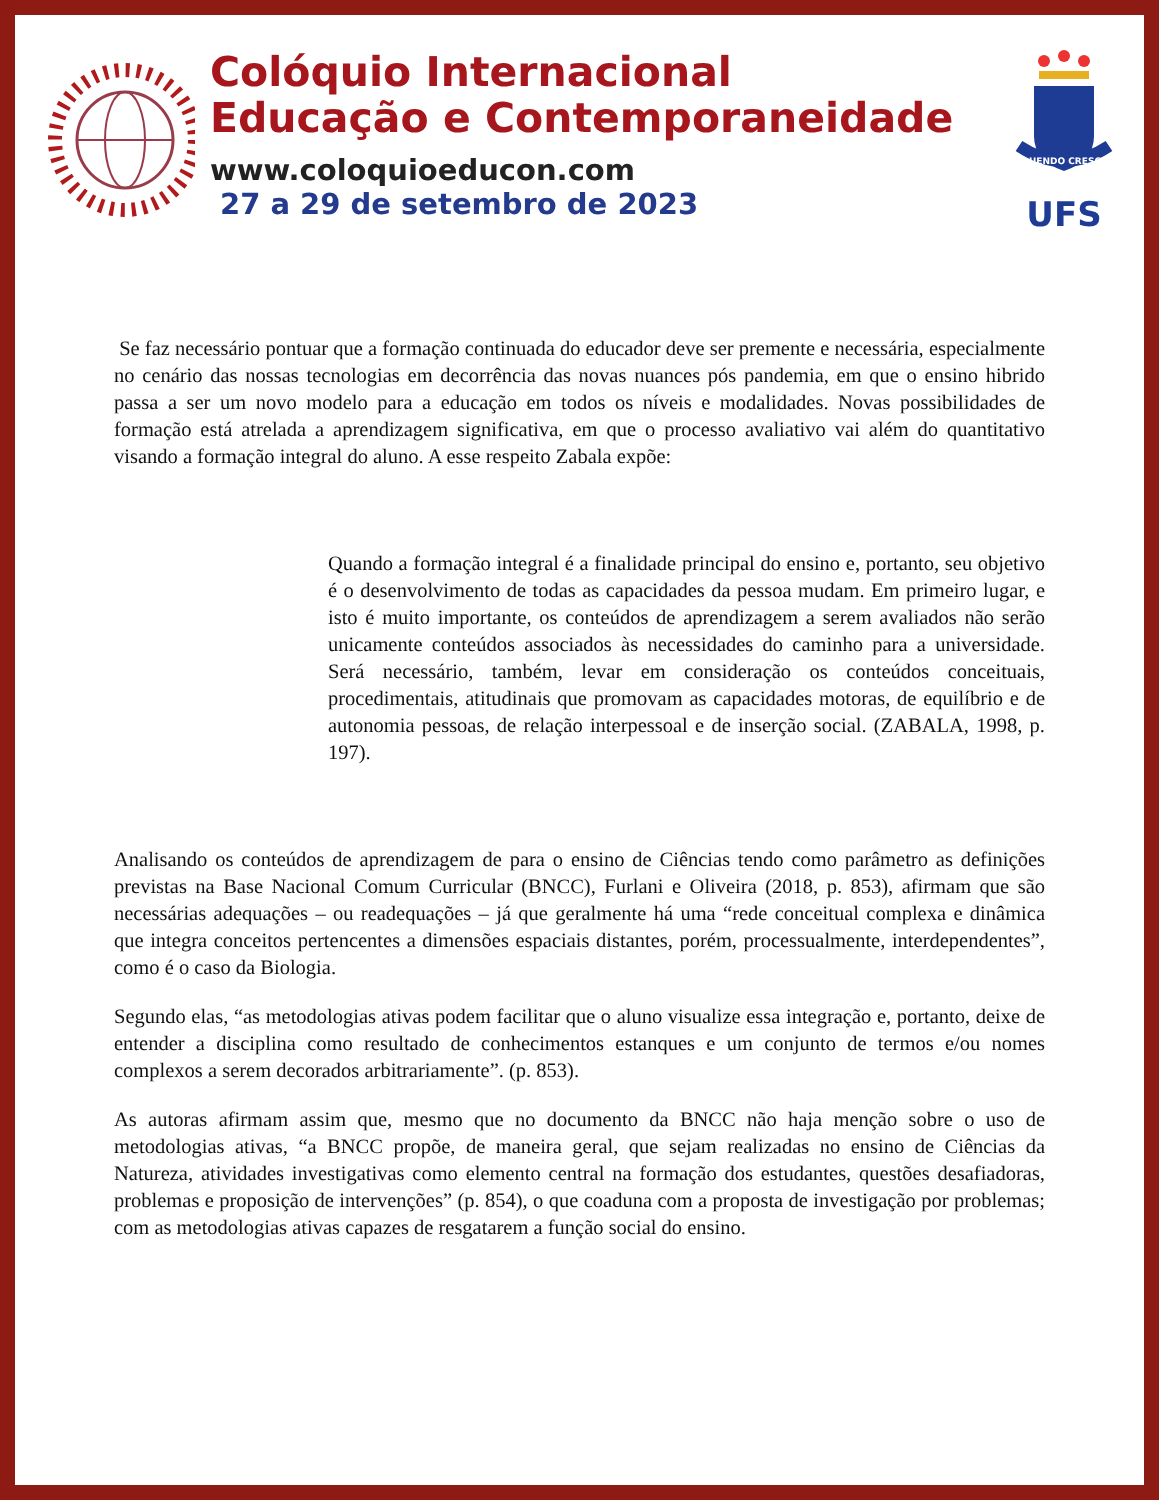Colóquio Internacional
Educação e Contemporaneidade
www.coloquioeducon.com
27 a 29 de setembro de 2023
FLUENDO CRESCIT
UFS
Se faz necessário pontuar que a formação continuada do educador deve ser premente e necessária, especialmente no cenário das nossas tecnologias em decorrência das novas nuances pós pandemia, em que o ensino hibrido passa a ser um novo modelo para a educação em todos os níveis e modalidades. Novas possibilidades de formação está atrelada a aprendizagem significativa, em que o processo avaliativo vai além do quantitativo visando a formação integral do aluno. A esse respeito Zabala expõe:
Quando a formação integral é a finalidade principal do ensino e, portanto, seu objetivo é o desenvolvimento de todas as capacidades da pessoa mudam. Em primeiro lugar, e isto é muito importante, os conteúdos de aprendizagem a serem avaliados não serão unicamente conteúdos associados às necessidades do caminho para a universidade. Será necessário, também, levar em consideração os conteúdos conceituais, procedimentais, atitudinais que promovam as capacidades motoras, de equilíbrio e de autonomia pessoas, de relação interpessoal e de inserção social. (ZABALA, 1998, p. 197).
Analisando os conteúdos de aprendizagem de para o ensino de Ciências tendo como parâmetro as definições previstas na Base Nacional Comum Curricular (BNCC), Furlani e Oliveira (2018, p. 853), afirmam que são necessárias adequações – ou readequações – já que geralmente há uma “rede conceitual complexa e dinâmica que integra conceitos pertencentes a dimensões espaciais distantes, porém, processualmente, interdependentes”, como é o caso da Biologia.
Segundo elas, “as metodologias ativas podem facilitar que o aluno visualize essa integração e, portanto, deixe de entender a disciplina como resultado de conhecimentos estanques e um conjunto de termos e/ou nomes complexos a serem decorados arbitrariamente”. (p. 853).
As autoras afirmam assim que, mesmo que no documento da BNCC não haja menção sobre o uso de metodologias ativas, “a BNCC propõe, de maneira geral, que sejam realizadas no ensino de Ciências da Natureza, atividades investigativas como elemento central na formação dos estudantes, questões desafiadoras, problemas e proposição de intervenções” (p. 854), o que coaduna com a proposta de investigação por problemas; com as metodologias ativas capazes de resgatarem a função social do ensino.